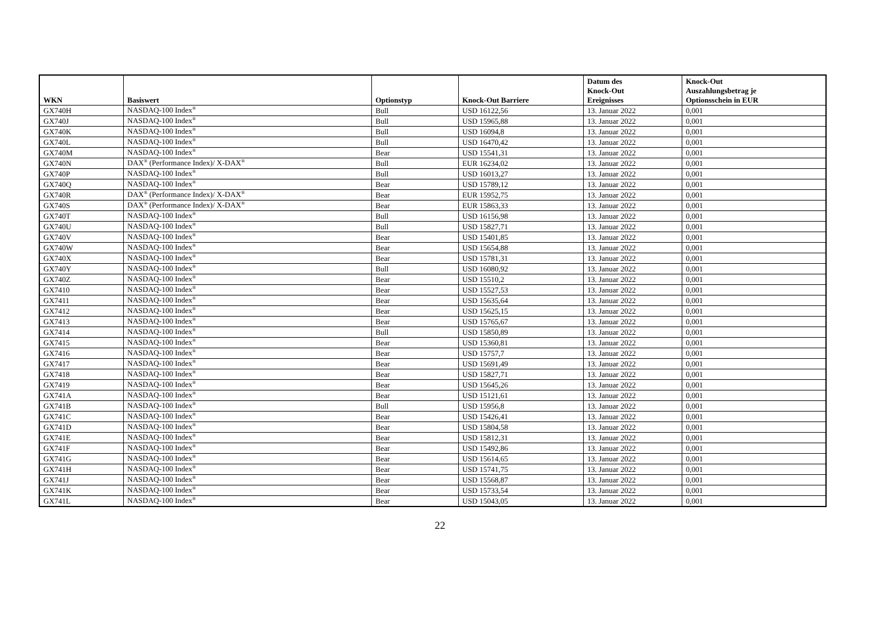| WKN | Basiswert | Optionstyp | Knock-Out Barriere | Datum des Knock-Out Ereignisses | Knock-Out Auszahlungsbetrag je Optionsschein in EUR |
| --- | --- | --- | --- | --- | --- |
| GX740H | NASDAQ-100 Index<sup>®</sup> | Bull | USD 16122,56 | 13. Januar 2022 | 0,001 |
| GX740J | NASDAQ-100 Index<sup>®</sup> | Bull | USD 15965,88 | 13. Januar 2022 | 0,001 |
| GX740K | NASDAQ-100 Index<sup>®</sup> | Bull | USD 16094,8 | 13. Januar 2022 | 0,001 |
| GX740L | NASDAQ-100 Index<sup>®</sup> | Bull | USD 16470,42 | 13. Januar 2022 | 0,001 |
| GX740M | NASDAQ-100 Index<sup>®</sup> | Bear | USD 15541,31 | 13. Januar 2022 | 0,001 |
| GX740N | DAX<sup>®</sup> (Performance Index)/ X-DAX<sup>®</sup> | Bull | EUR 16234,02 | 13. Januar 2022 | 0,001 |
| GX740P | NASDAQ-100 Index<sup>®</sup> | Bull | USD 16013,27 | 13. Januar 2022 | 0,001 |
| GX740Q | NASDAQ-100 Index<sup>®</sup> | Bear | USD 15789,12 | 13. Januar 2022 | 0,001 |
| GX740R | DAX<sup>®</sup> (Performance Index)/ X-DAX<sup>®</sup> | Bear | EUR 15952,75 | 13. Januar 2022 | 0,001 |
| GX740S | DAX<sup>®</sup> (Performance Index)/ X-DAX<sup>®</sup> | Bear | EUR 15863,33 | 13. Januar 2022 | 0,001 |
| GX740T | NASDAQ-100 Index<sup>®</sup> | Bull | USD 16156,98 | 13. Januar 2022 | 0,001 |
| GX740U | NASDAQ-100 Index<sup>®</sup> | Bull | USD 15827,71 | 13. Januar 2022 | 0,001 |
| GX740V | NASDAQ-100 Index<sup>®</sup> | Bear | USD 15401,85 | 13. Januar 2022 | 0,001 |
| GX740W | NASDAQ-100 Index<sup>®</sup> | Bear | USD 15654,88 | 13. Januar 2022 | 0,001 |
| GX740X | NASDAQ-100 Index<sup>®</sup> | Bear | USD 15781,31 | 13. Januar 2022 | 0,001 |
| GX740Y | NASDAQ-100 Index<sup>®</sup> | Bull | USD 16080,92 | 13. Januar 2022 | 0,001 |
| GX740Z | NASDAQ-100 Index<sup>®</sup> | Bear | USD 15510,2 | 13. Januar 2022 | 0,001 |
| GX7410 | NASDAQ-100 Index<sup>®</sup> | Bear | USD 15527,53 | 13. Januar 2022 | 0,001 |
| GX7411 | NASDAQ-100 Index<sup>®</sup> | Bear | USD 15635,64 | 13. Januar 2022 | 0,001 |
| GX7412 | NASDAQ-100 Index<sup>®</sup> | Bear | USD 15625,15 | 13. Januar 2022 | 0,001 |
| GX7413 | NASDAQ-100 Index<sup>®</sup> | Bear | USD 15765,67 | 13. Januar 2022 | 0,001 |
| GX7414 | NASDAQ-100 Index<sup>®</sup> | Bull | USD 15850,89 | 13. Januar 2022 | 0,001 |
| GX7415 | NASDAQ-100 Index<sup>®</sup> | Bear | USD 15360,81 | 13. Januar 2022 | 0,001 |
| GX7416 | NASDAQ-100 Index<sup>®</sup> | Bear | USD 15757,7 | 13. Januar 2022 | 0,001 |
| GX7417 | NASDAQ-100 Index<sup>®</sup> | Bear | USD 15691,49 | 13. Januar 2022 | 0,001 |
| GX7418 | NASDAQ-100 Index<sup>®</sup> | Bear | USD 15827,71 | 13. Januar 2022 | 0,001 |
| GX7419 | NASDAQ-100 Index<sup>®</sup> | Bear | USD 15645,26 | 13. Januar 2022 | 0,001 |
| GX741A | NASDAQ-100 Index<sup>®</sup> | Bear | USD 15121,61 | 13. Januar 2022 | 0,001 |
| GX741B | NASDAQ-100 Index<sup>®</sup> | Bull | USD 15956,8 | 13. Januar 2022 | 0,001 |
| GX741C | NASDAQ-100 Index<sup>®</sup> | Bear | USD 15426,41 | 13. Januar 2022 | 0,001 |
| GX741D | NASDAQ-100 Index<sup>®</sup> | Bear | USD 15804,58 | 13. Januar 2022 | 0,001 |
| GX741E | NASDAQ-100 Index<sup>®</sup> | Bear | USD 15812,31 | 13. Januar 2022 | 0,001 |
| GX741F | NASDAQ-100 Index<sup>®</sup> | Bear | USD 15492,86 | 13. Januar 2022 | 0,001 |
| GX741G | NASDAQ-100 Index<sup>®</sup> | Bear | USD 15614,65 | 13. Januar 2022 | 0,001 |
| GX741H | NASDAQ-100 Index<sup>®</sup> | Bear | USD 15741,75 | 13. Januar 2022 | 0,001 |
| GX741J | NASDAQ-100 Index<sup>®</sup> | Bear | USD 15568,87 | 13. Januar 2022 | 0,001 |
| GX741K | NASDAQ-100 Index<sup>®</sup> | Bear | USD 15733,54 | 13. Januar 2022 | 0,001 |
| GX741L | NASDAQ-100 Index<sup>®</sup> | Bear | USD 15043,05 | 13. Januar 2022 | 0,001 |
22